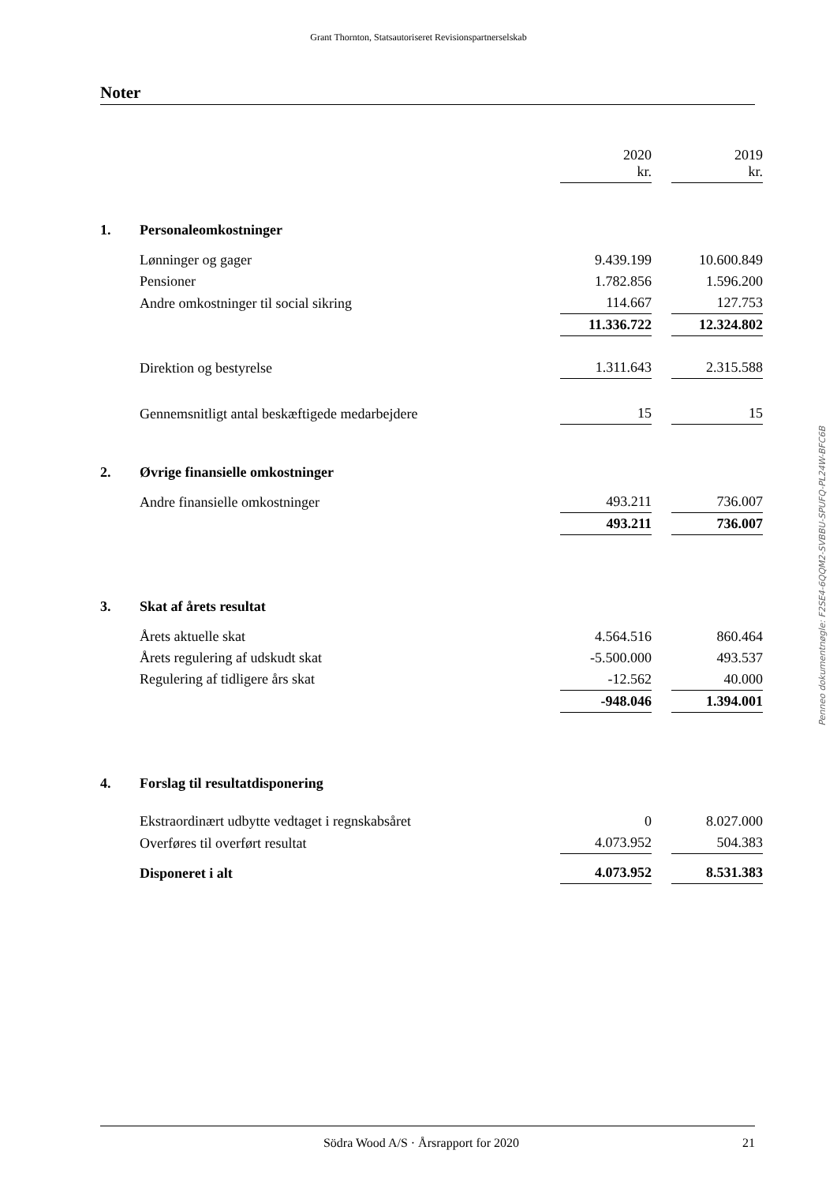Grant Thornton, Statsautoriseret Revisionspartnerselskab
Noter
| | | 2020 kr. | | 2019 kr. |
| 1. | Personaleomkostninger | | | |
| | Lønninger og gager | 9.439.199 | | 10.600.849 |
| | Pensioner | 1.782.856 | | 1.596.200 |
| | Andre omkostninger til social sikring | 114.667 | | 127.753 |
| | | 11.336.722 | | 12.324.802 |
| | Direktion og bestyrelse | 1.311.643 | | 2.315.588 |
| | Gennemsnitligt antal beskæftigede medarbejdere | 15 | | 15 |
| 2. | Øvrige finansielle omkostninger | | | |
| | Andre finansielle omkostninger | 493.211 | | 736.007 |
| | | 493.211 | | 736.007 |
| 3. | Skat af årets resultat | | | |
| | Årets aktuelle skat | 4.564.516 | | 860.464 |
| | Årets regulering af udskudt skat | -5.500.000 | | 493.537 |
| | Regulering af tidligere års skat | -12.562 | | 40.000 |
| | | -948.046 | | 1.394.001 |
| 4. | Forslag til resultatdisponering | | | |
| | Ekstraordinært udbytte vedtaget i regnskabsåret | 0 | | 8.027.000 |
| | Overføres til overført resultat | 4.073.952 | | 504.383 |
| | Disponeret i alt | 4.073.952 | | 8.531.383 |
Penneo dokumentnøgle: F2SE4-6QQM2-SVBBU-SPUFQ-PL24W-BFC6B
Södra Wood A/S · Årsrapport for 2020 21